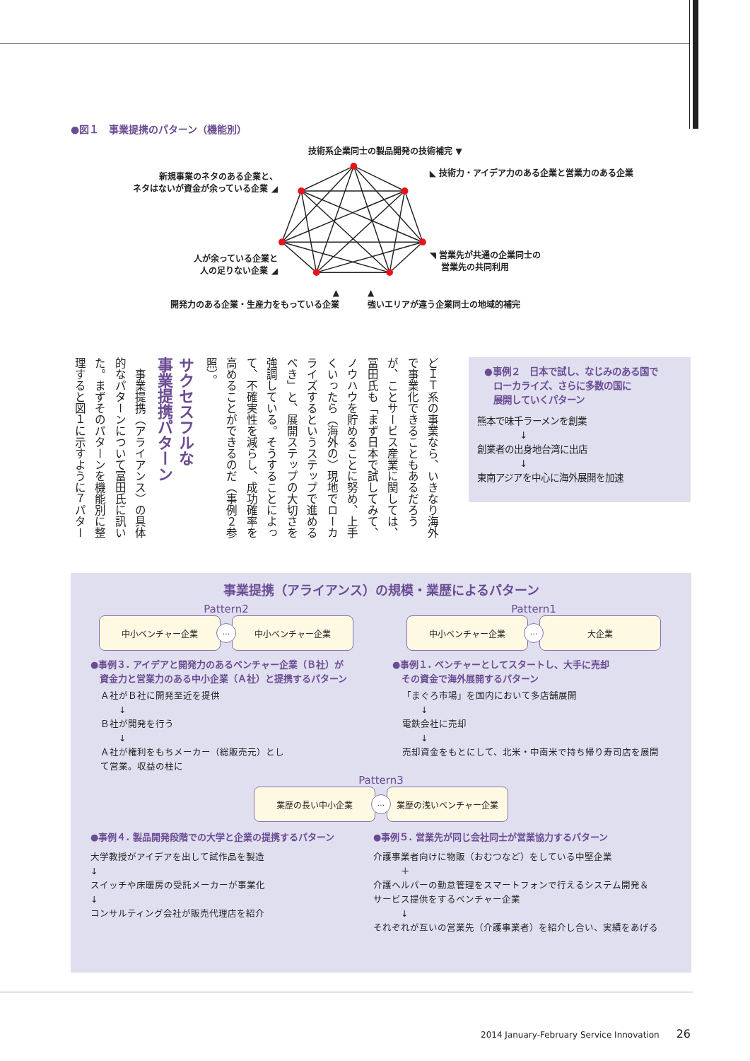●図１　事業提携のパターン（機能別）
技術系企業同士の製品開発の技術補完 ▼
新規事業のネタのある企業と、
ネタはないが資金が余っている企業 ◢
人が余っている企業と
人の足りない企業 ◢
◣ 技術力・アイデア力のある企業と営業力のある企業
◥ 営業先が共通の企業同士の
　 営業先の共同利用
▲
開発力のある企業・生産力をもっている企業
▲
強いエリアが違う企業同士の地域的補完
どＩＴ系の事業なら、いきなり海外で事業化できることもあるだろうが、ことサービス産業に関しては、冨田氏も「まず日本で試してみて、ノウハウを貯めることに努め、上手くいったら（海外の）現地でローカライズするというステップで進めるべき」と、展開ステップの大切さを強調している。そうすることによって、不確実性を減らし、成功確率を高めることができるのだ（事例２参照）。
サクセスフルな
事業提携パターン
　事業提携（アライアンス）の具体的なパターンについて冨田氏に訊いた。まずそのパターンを機能別に整理すると図１に示すように７パター
●事例２　日本で試し、なじみのある国で
　ローカライズ、さらに多数の国に
　展開していくパターン
熊本で味千ラーメンを創業
↓
創業者の出身地台湾に出店
↓
東南アジアを中心に海外展開を加速
事業提携（アライアンス）の規模・業歴によるパターン
Pattern2
中小ベンチャー企業
…
中小ベンチャー企業
●事例３. アイデアと開発力のあるベンチャー企業（Ｂ社）が
　資金力と営業力のある中小企業（Ａ社）と提携するパターン
Ａ社がＢ社に開発至近を提供
　　↓
Ｂ社が開発を行う
　　↓
Ａ社が権利をもちメーカー（総販売元）とし
て営業。収益の柱に
Pattern1
中小ベンチャー企業
…
大企業
●事例１. ベンチャーとしてスタートし、大手に売却
　その資金で海外展開するパターン
「まぐろ市場」を国内において多店舗展開
　　↓
電鉄会社に売却
　　↓
売却資金をもとにして、北米・中南米で持ち帰り寿司店を展開
Pattern3
業歴の長い中小企業
…
業歴の浅いベンチャー企業
●事例４. 製品開発段階での大学と企業の提携するパターン
大学教授がアイデアを出して試作品を製造
↓
スイッチや床暖房の受託メーカーが事業化
↓
コンサルティング会社が販売代理店を紹介
●事例５. 営業先が同じ会社同士が営業協力するパターン
介護事業者向けに物販（おむつなど）をしている中堅企業
　　　＋
介護ヘルパーの勤怠管理をスマートフォンで行えるシステム開発＆
サービス提供をするベンチャー企業
　　　↓
それぞれが互いの営業先（介護事業者）を紹介し合い、実績をあげる
2014 January-February Service Innovation　　26